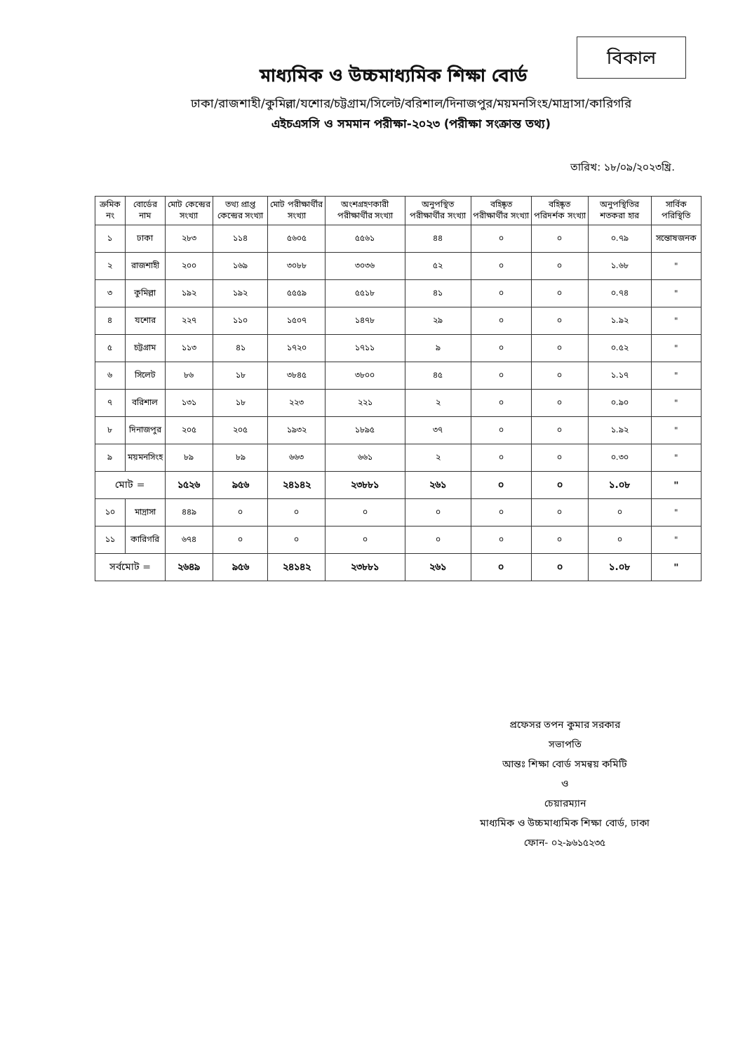বিকাল
মাধ্যমিক ও উচ্চমাধ্যমিক শিক্ষা বোর্ড
ঢাকা/রাজশাহী/কুমিল্লা/যশোর/চট্টগ্রাম/সিলেট/বরিশাল/দিনাজপুর/ময়মনসিংহ/মাদ্রাসা/কারিগরি
এইচএসসি ও সমমান পরীক্ষা-২০২৩ (পরীক্ষা সংক্রান্ত তথ্য)
তারিখ: ১৮/০৯/২০২৩খ্রি.
| ক্রমিক নং | বোর্ডের নাম | মোট কেন্দ্রের সংখ্যা | তথ্য প্রাপ্ত কেন্দ্রের সংখ্যা | মোট পরীক্ষার্থীর সংখ্যা | অংশগ্রহণকারী পরীক্ষার্থীর সংখ্যা | অনুপস্থিত পরীক্ষার্থীর সংখ্যা | বহিষ্কৃত পরীক্ষার্থীর সংখ্যা | বহিষ্কৃত পরিদর্শক সংখ্যা | অনুপস্থিতির শতকরা হার | সার্বিক পরিস্থিতি |
| --- | --- | --- | --- | --- | --- | --- | --- | --- | --- | --- |
| ১ | ঢাকা | ২৮৩ | ১১৪ | ৫৬০৫ | ৫৫৬১ | ৪৪ | ০ | ০ | ০.৭৯ | সন্তোষজনক |
| ২ | রাজশাহী | ২০০ | ১৬৯ | ৩০৮৮ | ৩০৩৬ | ৫২ | ০ | ০ | ১.৬৮ | " |
| ৩ | কুমিল্লা | ১৯২ | ১৯২ | ৫৫৫৯ | ৫৫১৮ | ৪১ | ০ | ০ | ০.৭৪ | " |
| ৪ | যশোর | ২২৭ | ১১০ | ১৫০৭ | ১৪৭৮ | ২৯ | ০ | ০ | ১.৯২ | " |
| ৫ | চট্টগ্রাম | ১১৩ | ৪১ | ১৭২০ | ১৭১১ | ৯ | ০ | ০ | ০.৫২ | " |
| ৬ | সিলেট | ৮৬ | ১৮ | ৩৮৪৫ | ৩৮০০ | ৪৫ | ০ | ০ | ১.১৭ | " |
| ৭ | বরিশাল | ১৩১ | ১৮ | ২২৩ | ২২১ | ২ | ০ | ০ | ০.৯০ | " |
| ৮ | দিনাজপুর | ২০৫ | ২০৫ | ১৯৩২ | ১৮৯৫ | ৩৭ | ০ | ০ | ১.৯২ | " |
| ৯ | ময়মনসিংহ | ৮৯ | ৮৯ | ৬৬৩ | ৬৬১ | ২ | ০ | ০ | ০.৩০ | " |
| মোট = | | ১৫২৬ | ৯৫৬ | ২৪১৪২ | ২৩৮৮১ | ২৬১ | ০ | ০ | ১.০৮ | " |
| ১০ | মাদ্রাসা | ৪৪৯ | ০ | ০ | ০ | ০ | ০ | ০ | ০ | " |
| ১১ | কারিগরি | ৬৭৪ | ০ | ০ | ০ | ০ | ০ | ০ | ০ | " |
| সর্বমোট = | | ২৬৪৯ | ৯৫৬ | ২৪১৪২ | ২৩৮৮১ | ২৬১ | ০ | ০ | ১.০৮ | " |
প্রফেসর তপন কুমার সরকার
সভাপতি
আন্তঃ শিক্ষা বোর্ড সমন্বয় কমিটি
ও
চেয়ারম্যান
মাধ্যমিক ও উচ্চমাধ্যমিক শিক্ষা বোর্ড, ঢাকা
ফোন- ০২-৯৬১৫২৩৫